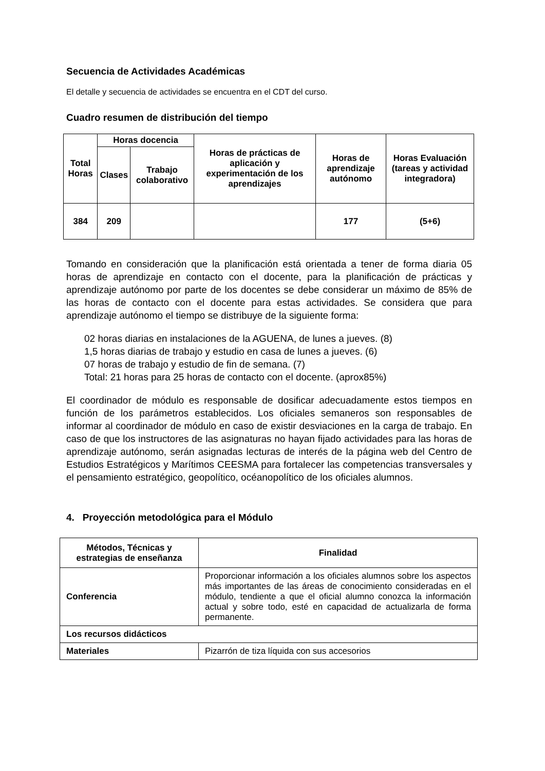Secuencia de Actividades Académicas
El detalle y secuencia de actividades se encuentra en el CDT del curso.
Cuadro resumen de distribución del tiempo
| Total Horas | Horas docencia | | Horas de prácticas de aplicación y experimentación de los aprendizajes | Horas de aprendizaje autónomo | Horas Evaluación (tareas y actividad integradora) |
| --- | --- | --- | --- | --- | --- |
| | Clases | Trabajo colaborativo | | | |
| 384 | 209 | | | 177 | (5+6) |
Tomando en consideración que la planificación está orientada a tener de forma diaria 05 horas de aprendizaje en contacto con el docente, para la planificación de prácticas y aprendizaje autónomo por parte de los docentes se debe considerar un máximo de 85% de las horas de contacto con el docente para estas actividades. Se considera que para aprendizaje autónomo el tiempo se distribuye de la siguiente forma:
02 horas diarias en instalaciones de la AGUENA, de lunes a jueves. (8)
1,5 horas diarias de trabajo y estudio en casa de lunes a jueves. (6)
07 horas de trabajo y estudio de fin de semana. (7)
Total: 21 horas para 25 horas de contacto con el docente. (aprox85%)
El coordinador de módulo es responsable de dosificar adecuadamente estos tiempos en función de los parámetros establecidos. Los oficiales semaneros son responsables de informar al coordinador de módulo en caso de existir desviaciones en la carga de trabajo. En caso de que los instructores de las asignaturas no hayan fijado actividades para las horas de aprendizaje autónomo, serán asignadas lecturas de interés de la página web del Centro de Estudios Estratégicos y Marítimos CEESMA para fortalecer las competencias transversales y el pensamiento estratégico, geopolítico, océanopolítico de los oficiales alumnos.
4. Proyección metodológica para el Módulo
| Métodos, Técnicas y estrategias de enseñanza | Finalidad |
| Conferencia | Proporcionar información a los oficiales alumnos sobre los aspectos más importantes de las áreas de conocimiento consideradas en el módulo, tendiente a que el oficial alumno conozca la información actual y sobre todo, esté en capacidad de actualizarla de forma permanente. |
| Los recursos didácticos | |
| Materiales | Pizarrón de tiza líquida con sus accesorios |